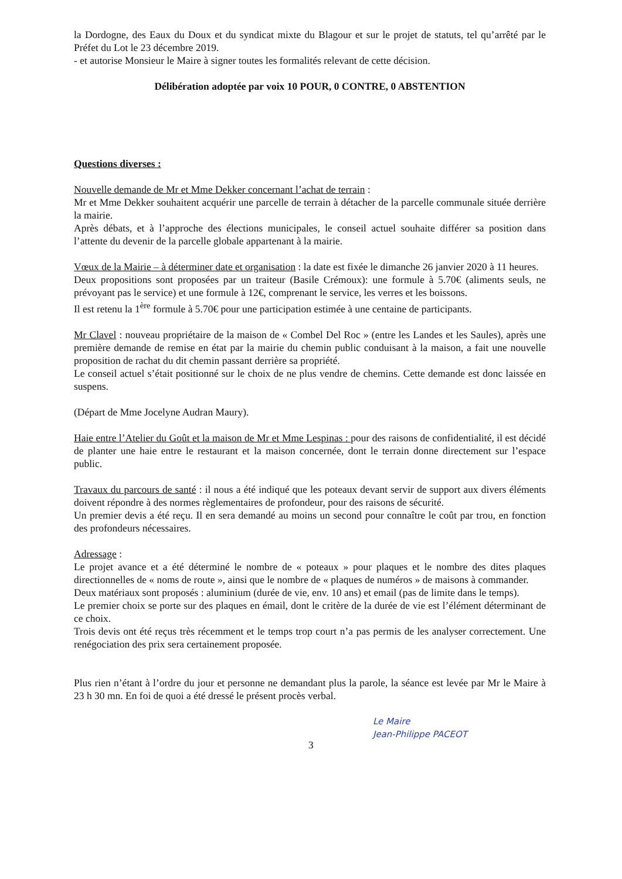la Dordogne, des Eaux du Doux et du syndicat mixte du Blagour et sur le projet de statuts, tel qu’arrêté par le Préfet du Lot le 23 décembre 2019.
- et autorise Monsieur le Maire à signer toutes les formalités relevant de cette décision.
Délibération adoptée par voix 10 POUR, 0 CONTRE, 0 ABSTENTION
Questions diverses :
Nouvelle demande de Mr et Mme Dekker concernant l’achat de terrain :
Mr et Mme Dekker souhaitent acquérir une parcelle de terrain à détacher de la parcelle communale située derrière la mairie.
Après débats, et à l’approche des élections municipales, le conseil actuel souhaite différer sa position dans l’attente du devenir de la parcelle globale appartenant à la mairie.
Vœux de la Mairie – à déterminer date et organisation : la date est fixée le dimanche 26 janvier 2020 à 11 heures.
Deux propositions sont proposées par un traiteur (Basile Crémoux): une formule à 5.70€ (aliments seuls, ne prévoyant pas le service) et une formule à 12€, comprenant le service, les verres et les boissons.
Il est retenu la 1<sup>ère</sup> formule à 5.70€ pour une participation estimée à une centaine de participants.
Mr Clavel : nouveau propriétaire de la maison de « Combel Del Roc » (entre les Landes et les Saules), après une première demande de remise en état par la mairie du chemin public conduisant à la maison, a fait une nouvelle proposition de rachat du dit chemin passant derrière sa propriété.
Le conseil actuel s’était positionné sur le choix de ne plus vendre de chemins. Cette demande est donc laissée en suspens.
(Départ de Mme Jocelyne Audran Maury).
Haie entre l’Atelier du Goût et la maison de Mr et Mme Lespinas : pour des raisons de confidentialité, il est décidé de planter une haie entre le restaurant et la maison concernée, dont le terrain donne directement sur l’espace public.
Travaux du parcours de santé : il nous a été indiqué que les poteaux devant servir de support aux divers éléments doivent répondre à des normes règlementaires de profondeur, pour des raisons de sécurité.
Un premier devis a été reçu. Il en sera demandé au moins un second pour connaître le coût par trou, en fonction des profondeurs nécessaires.
Adressage :
Le projet avance et a été déterminé le nombre de « poteaux » pour plaques et le nombre des dites plaques directionnelles de « noms de route », ainsi que le nombre de « plaques de numéros » de maisons à commander.
Deux matériaux sont proposés : aluminium (durée de vie, env. 10 ans) et email (pas de limite dans le temps).
Le premier choix se porte sur des plaques en émail, dont le critère de la durée de vie est l’élément déterminant de ce choix.
Trois devis ont été reçus très récemment et le temps trop court n’a pas permis de les analyser correctement. Une renégociation des prix sera certainement proposée.
Plus rien n’étant à l’ordre du jour et personne ne demandant plus la parole, la séance est levée par Mr le Maire à 23 h 30 mn. En foi de quoi a été dressé le présent procès verbal.
Le Maire
Jean-Philippe PACEOT
3